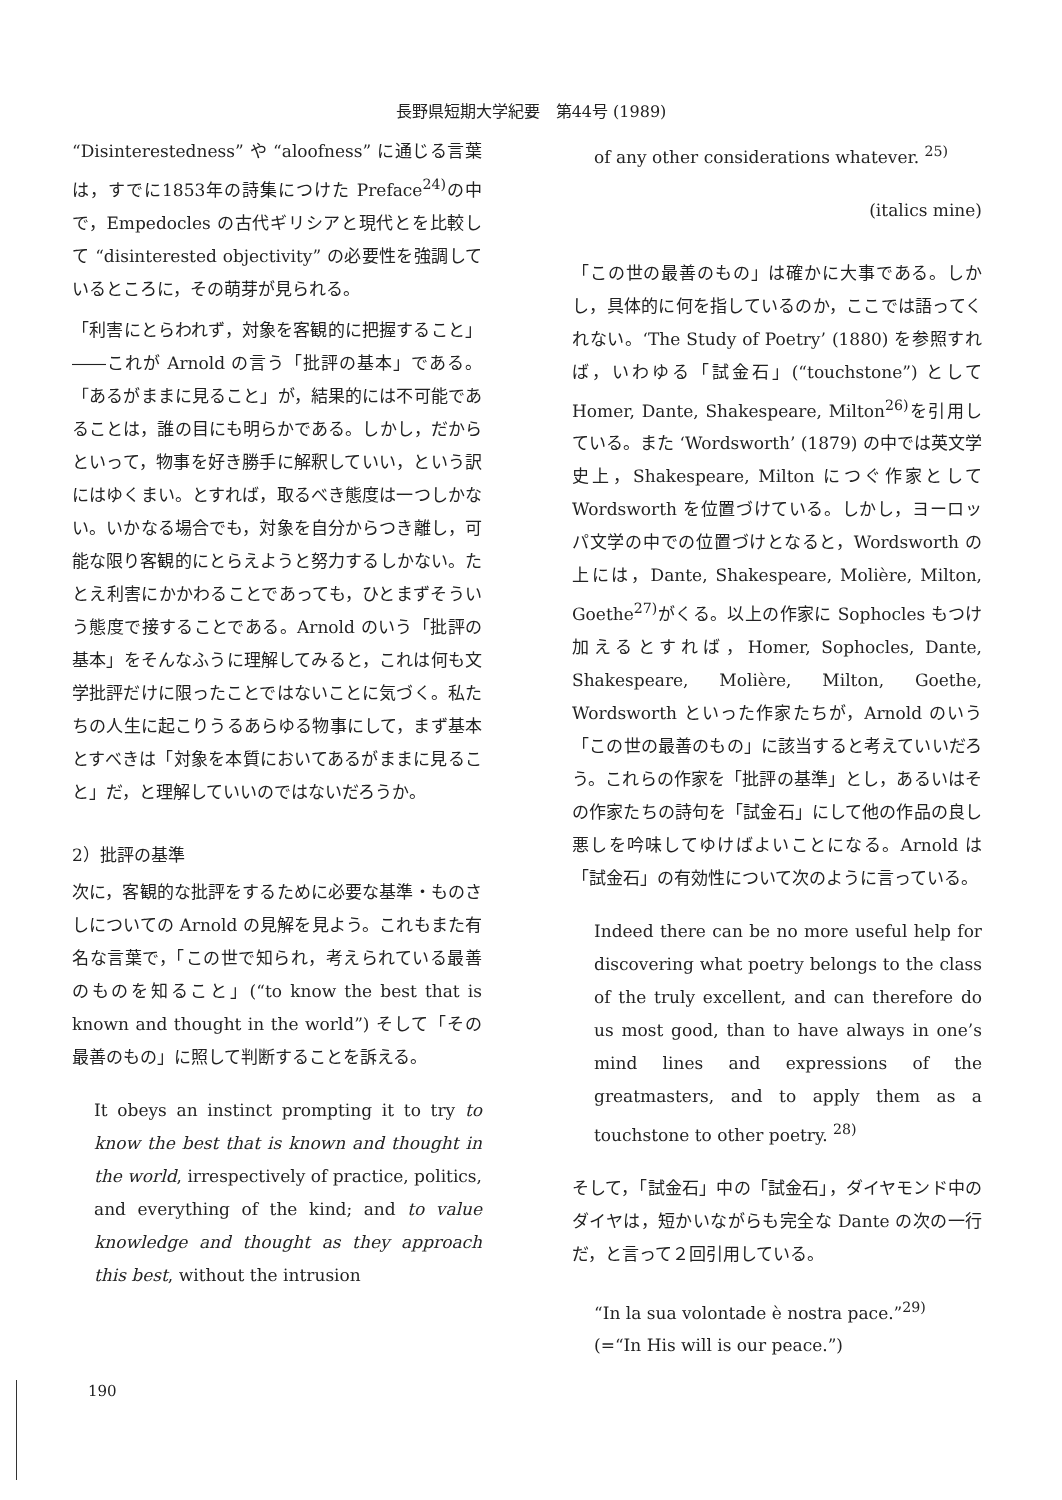長野県短期大学紀要　第44号 (1989)
“Disinterestedness” や “aloofness” に通じる言葉は，すでに1853年の詩集につけた Preface<sup>24)</sup>の中で，Empedocles の古代ギリシアと現代とを比較して “disinterested objectivity” の必要性を強調しているところに，その萌芽が見られる。
「利害にとらわれず，対象を客観的に把握すること」――これが Arnold の言う「批評の基本」である。「あるがままに見ること」が，結果的には不可能であることは，誰の目にも明らかである。しかし，だからといって，物事を好き勝手に解釈していい，という訳にはゆくまい。とすれば，取るべき態度は一つしかない。いかなる場合でも，対象を自分からつき離し，可能な限り客観的にとらえようと努力するしかない。たとえ利害にかかわることであっても，ひとまずそういう態度で接することである。Arnold のいう「批評の基本」をそんなふうに理解してみると，これは何も文学批評だけに限ったことではないことに気づく。私たちの人生に起こりうるあらゆる物事にして，まず基本とすべきは「対象を本質においてあるがままに見ること」だ，と理解していいのではないだろうか。
2）批評の基準
次に，客観的な批評をするために必要な基準・ものさしについての Arnold の見解を見よう。これもまた有名な言葉で，「この世で知られ，考えられている最善のものを知ること」(“to know the best that is known and thought in the world”) そして「その最善のもの」に照して判断することを訴える。
It obeys an instinct prompting it to try to know the best that is known and thought in the world, irrespectively of practice, politics, and everything of the kind; and to value knowledge and thought as they approach this best, without the intrusion
of any other considerations whatever. <sup>25)</sup>
(italics mine)
「この世の最善のもの」は確かに大事である。しかし，具体的に何を指しているのか，ここでは語ってくれない。‘The Study of Poetry’ (1880) を参照すれば，いわゆる「試金石」(“touchstone”) として Homer, Dante, Shakespeare, Milton<sup>26)</sup>を引用している。また ‘Wordsworth’ (1879) の中では英文学史上，Shakespeare, Milton につぐ作家として Wordsworth を位置づけている。しかし，ヨーロッパ文学の中での位置づけとなると，Wordsworth の上には，Dante, Shakespeare, Molière, Milton, Goethe<sup>27)</sup>がくる。以上の作家に Sophocles もつけ加えるとすれば，Homer, Sophocles, Dante, Shakespeare, Molière, Milton, Goethe, Wordsworth といった作家たちが，Arnold のいう「この世の最善のもの」に該当すると考えていいだろう。これらの作家を「批評の基準」とし，あるいはその作家たちの詩句を「試金石」にして他の作品の良し悪しを吟味してゆけばよいことになる。Arnold は「試金石」の有効性について次のように言っている。
Indeed there can be no more useful help for discovering what poetry belongs to the class of the truly excellent, and can therefore do us most good, than to have always in one’s mind lines and expressions of the greatmasters, and to apply them as a touchstone to other poetry. <sup>28)</sup>
そして，「試金石」中の「試金石」，ダイヤモンド中のダイヤは，短かいながらも完全な Dante の次の一行だ，と言って２回引用している。
“In la sua volontade è nostra pace.”<sup>29)</sup>
(=“In His will is our peace.”)
190